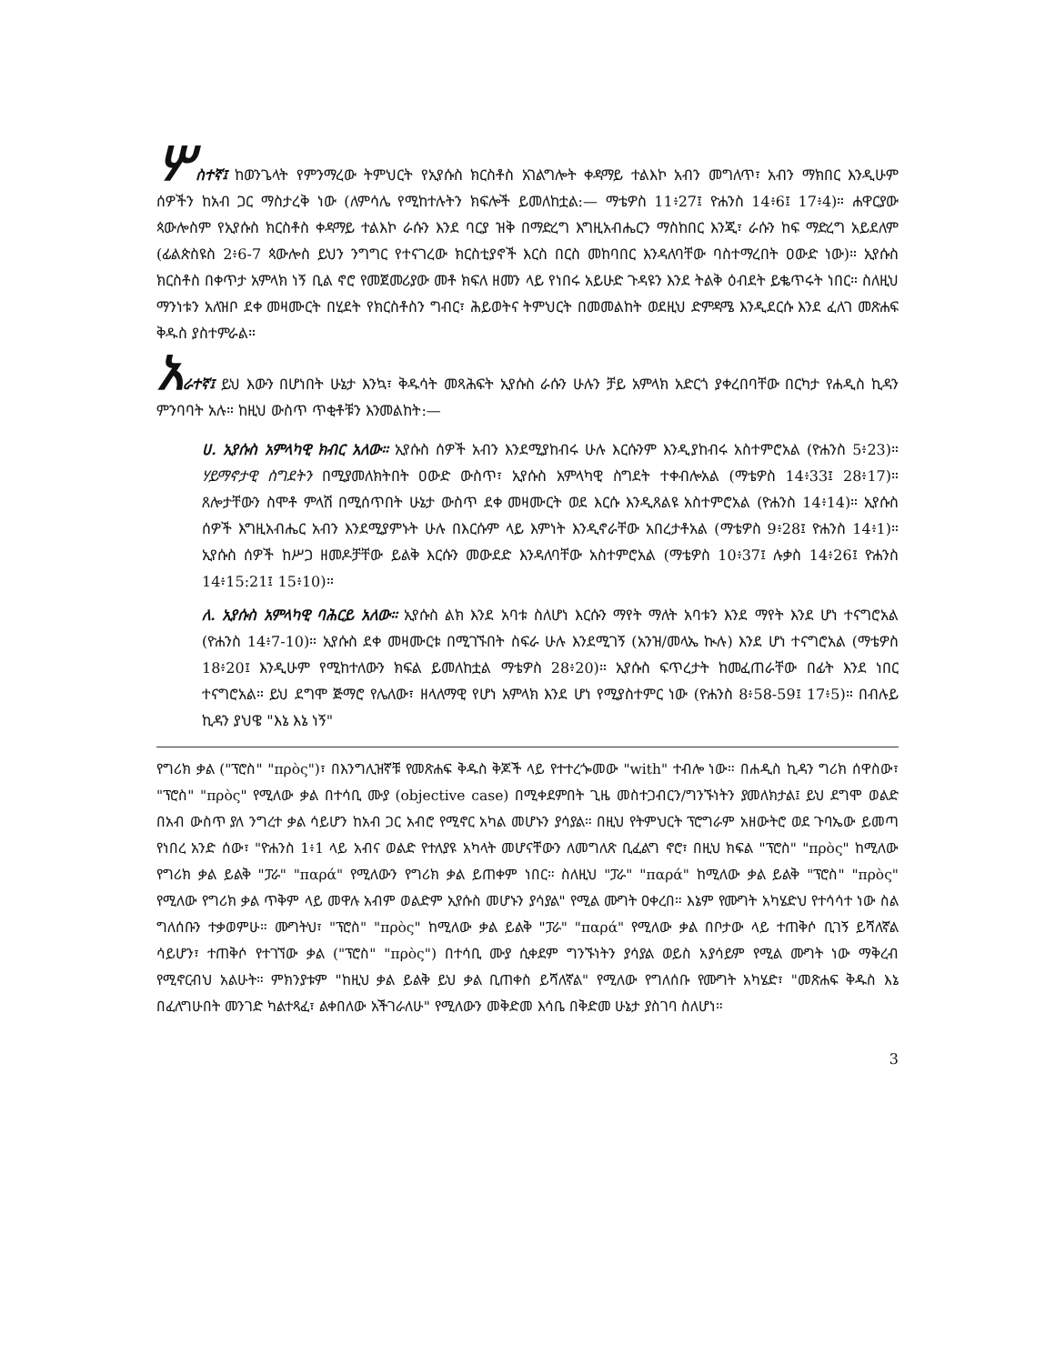ሦስተኛ፤ ከወንጌላት የምንማረው ትምህርት የኢየሱስ ክርስቶስ አገልግሎት ቀዳማይ ተልእኮ አብን መግለጥ፣ አብን ማክበር እንዲሁም ሰዎችን ከአብ ጋር ማስታረቅ ነው (ለምሳሌ የሚከተሉትን ክፍሎች ይመለከቷል:— ማቴዎስ 11፥27፤ ዮሐንስ 14፥6፤ 17፥4)። ሐዋርያው ጳውሎስም የኢየሱስ ክርስቶስ ቀዳማይ ተልእኮ ራሱን እንደ ባርያ ዝቅ በማድረግ እግዚአብሔርን ማስከበር እንጂ፣ ራሱን ከፍ ማድረግ አይደለም (ፊልጵስዩስ 2፥6-7 ጳውሎስ ይህን ንግግር የተናገረው ክርስቲያኖች እርስ በርስ መከባበር እንዳለባቸው ባስተማረበት ዐውድ ነው)። ኢየሱስ ክርስቶስ በቀጥታ አምላክ ነኝ ቢል ኖሮ የመጀመሪያው መቶ ክፍለ ዘመን ላይ የነበሩ አይሁድ ጉዳዩን እንደ ትልቅ ዕብደት ይቈጥሩት ነበር። ስለዚህ ማንነቱን አለዝቦ ደቀ መዛሙርት በሂደት የክርስቶስን ግብር፣ ሕይወትና ትምህርት በመመልከት ወደዚህ ድምዳሜ እንዲደርሱ እንደ ፈለገ መጽሐፍ ቅዱስ ያስተምራል።
አራተኛ፤ ይህ እውን በሆነበት ሁኔታ እንኳ፣ ቅዱሳት መጻሕፍት ኢየሱስ ራሱን ሁሉን ቻይ አምላክ አድርጎ ያቀረበባቸው በርካታ የሐዲስ ኪዳን ምንባባት አሉ። ከዚህ ውስጥ ጥቂቶቹን እንመልከት:—
ሀ. ኢየሱስ አምላካዊ ክብር አለው። ኢየሱስ ሰዎች አብን እንደሚያከብሩ ሁሉ እርሱንም እንዲያከብሩ አስተምሮአል (ዮሐንስ 5፥23)። ሃይማኖታዊ ስግደትን በሚያመለክትበት ዐውድ ውስጥ፣ ኢየሱስ አምላካዊ ስግደት ተቀብሎአል (ማቴዎስ 14፥33፤ 28፥17)። ጸሎታቸውን ስሞቶ ምላሽ በሚሰጥበት ሁኔታ ውስጥ ደቀ መዛሙርት ወደ እርሱ እንዲጸልዩ አስተምሮአል (ዮሐንስ 14፥14)። ኢየሱስ ሰዎች እግዚአብሔር አብን እንደሚያምኑት ሁሉ በእርሱም ላይ እምነት እንዲኖራቸው አበረታቶአል (ማቴዎስ 9፥28፤ ዮሐንስ 14፥1)። ኢየሱስ ሰዎች ከሥጋ ዘመዶቻቸው ይልቅ እርሱን መውደድ እንዳለባቸው አስተምሮአል (ማቴዎስ 10፥37፤ ሉቃስ 14፥26፤ ዮሐንስ 14፥15:21፤ 15፥10)።
ለ. ኢየሱስ አምላካዊ ባሕርይ አለው። ኢየሱስ ልክ እንደ አባቱ ስለሆነ እርሱን ማየት ማለት አባቱን እንደ ማየት እንደ ሆነ ተናግሮአል (ዮሐንስ 14፥7-10)። ኢየሱስ ደቀ መዛሙርቱ በሚገኙበት ስፍራ ሁሉ እንደሚገኝ (አንዝ/መላኤ ኲሉ) እንደ ሆነ ተናግሮአል (ማቴዎስ 18፥20፤ እንዲሁም የሚከተለውን ክፍል ይመለከቷል ማቴዎስ 28፥20)። ኢየሱስ ፍጥረታት ከመፈጠራቸው በፊት እንደ ነበር ተናግሮአል። ይህ ደግሞ ጅማሮ የሌለው፣ ዘላለማዊ የሆነ አምላክ እንደ ሆነ የሚያስተምር ነው (ዮሐንስ 8፥58-59፤ 17፥5)። በብሉይ ኪዳን ያህዌ "እኔ እኔ ነኝ"
የግሪክ ቃል ("ፕሮስ" "πρὸς")፣ በእንግሊዝኛቹ የመጽሐፍ ቅዱስ ቅጆች ላይ የተተረጐመው "with" ተብሎ ነው። በሐዲስ ኪዳን ግሪክ ሰዋስው፣ "ፕሮስ" "πρὸς" የሚለው ቃል በተሳቢ ሙያ (objective case) በሚቀደምበት ጊዜ መስተጋብርን/ግንኙነትን ያመለክታል፤ ይህ ደግሞ ወልድ በአብ ውስጥ ያለ ንግረተ ቃል ሳይሆን ከአብ ጋር አብሮ የሚኖር አካል መሆኑን ያሳያል። በዚህ የትምህርት ፕሮግራም አዘውትሮ ወደ ጉባኤው ይመጣ የነበረ አንድ ሰው፣ "ዮሐንስ 1፥1 ላይ አብና ወልድ የተለያዩ አካላት መሆናቸውን ለመግለጽ ቢፈልግ ኖሮ፣ በዚህ ክፍል "ፕሮስ" "πρὸς" ከሚለው የግሪክ ቃል ይልቅ "ፓራ" "παρά" የሚለውን የግሪክ ቃል ይጠቀም ነበር። ስለዚህ "ፓራ" "παρά" ከሚለው ቃል ይልቅ "ፕሮስ" "πρὸς" የሚለው የግሪክ ቃል ጥቅም ላይ መዋሉ አብም ወልድም ኢየሱስ መሆኑን ያሳያል" የሚል ሙግት ዐቀረበ። እኔም የሙግት አካሄድህ የተሳሳተ ነው ስል ግለሰቡን ተቃወምሁ። ሙግትህ፣ "ፕሮስ" "πρὸς" ከሚለው ቃል ይልቅ "ፓራ" "παρά" የሚለው ቃል በቦታው ላይ ተጠቅሶ ቢገኝ ይሻለኛል ሳይሆን፣ ተጠቅሶ የተገኘው ቃል ("ፕሮስ" "πρὸς") በተሳቢ ሙያ ሲቀደም ግንኙነትን ያሳያል ወይስ አያሳይም የሚል ሙግት ነው ማቅረብ የሚኖርብህ አልሁት። ምክንያቱም "ከዚህ ቃል ይልቅ ይህ ቃል ቢጠቀስ ይሻለኛል" የሚለው የግለሰቡ የሙግት አካሄድ፣ "መጽሐፍ ቅዱስ እኔ በፈለግሁበት መንገድ ካልተጻፈ፣ ልቀበለው አችገራለሁ" የሚለውን መቅድመ እሳቤ በቅድመ ሁኔታ ያስገባ ስለሆነ።
3